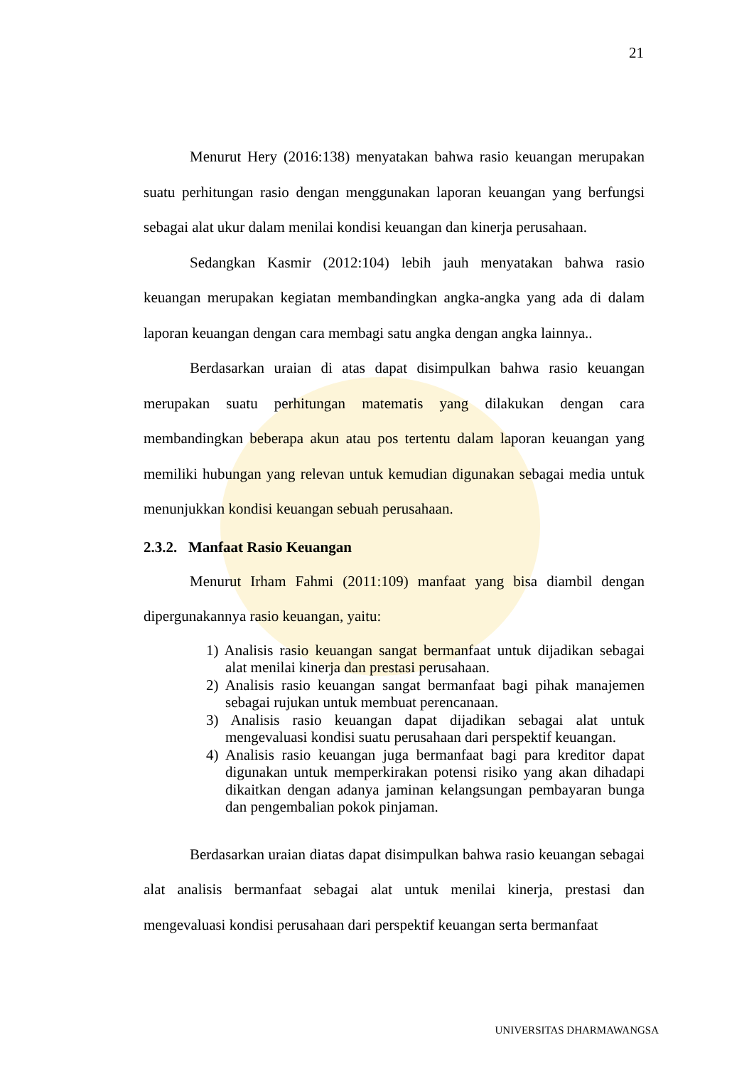21
Menurut Hery (2016:138) menyatakan bahwa rasio keuangan merupakan suatu perhitungan rasio dengan menggunakan laporan keuangan yang berfungsi sebagai alat ukur dalam menilai kondisi keuangan dan kinerja perusahaan.
Sedangkan Kasmir (2012:104) lebih jauh menyatakan bahwa rasio keuangan merupakan kegiatan membandingkan angka-angka yang ada di dalam laporan keuangan dengan cara membagi satu angka dengan angka lainnya..
Berdasarkan uraian di atas dapat disimpulkan bahwa rasio keuangan merupakan suatu perhitungan matematis yang dilakukan dengan cara membandingkan beberapa akun atau pos tertentu dalam laporan keuangan yang memiliki hubungan yang relevan untuk kemudian digunakan sebagai media untuk menunjukkan kondisi keuangan sebuah perusahaan.
2.3.2. Manfaat Rasio Keuangan
Menurut Irham Fahmi (2011:109) manfaat yang bisa diambil dengan dipergunakannya rasio keuangan, yaitu:
1) Analisis rasio keuangan sangat bermanfaat untuk dijadikan sebagai alat menilai kinerja dan prestasi perusahaan.
2) Analisis rasio keuangan sangat bermanfaat bagi pihak manajemen sebagai rujukan untuk membuat perencanaan.
3) Analisis rasio keuangan dapat dijadikan sebagai alat untuk mengevaluasi kondisi suatu perusahaan dari perspektif keuangan.
4) Analisis rasio keuangan juga bermanfaat bagi para kreditor dapat digunakan untuk memperkirakan potensi risiko yang akan dihadapi dikaitkan dengan adanya jaminan kelangsungan pembayaran bunga dan pengembalian pokok pinjaman.
Berdasarkan uraian diatas dapat disimpulkan bahwa rasio keuangan sebagai alat analisis bermanfaat sebagai alat untuk menilai kinerja, prestasi dan mengevaluasi kondisi perusahaan dari perspektif keuangan serta bermanfaat
UNIVERSITAS DHARMAWANGSA